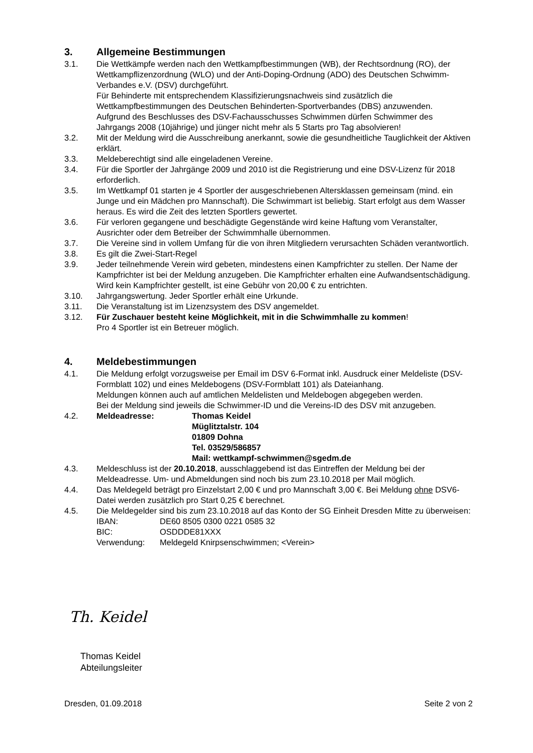3. Allgemeine Bestimmungen
3.1. Die Wettkämpfe werden nach den Wettkampfbestimmungen (WB), der Rechtsordnung (RO), der Wettkampflizenzordnung (WLO) und der Anti-Doping-Ordnung (ADO) des Deutschen Schwimm-Verbandes e.V. (DSV) durchgeführt.
Für Behinderte mit entsprechendem Klassifizierungsnachweis sind zusätzlich die Wettkampfbestimmungen des Deutschen Behinderten-Sportverbandes (DBS) anzuwenden.
Aufgrund des Beschlusses des DSV-Fachausschusses Schwimmen dürfen Schwimmer des Jahrgangs 2008 (10jährige) und jünger nicht mehr als 5 Starts pro Tag absolvieren!
3.2. Mit der Meldung wird die Ausschreibung anerkannt, sowie die gesundheitliche Tauglichkeit der Aktiven erklärt.
3.3. Meldeberechtigt sind alle eingeladenen Vereine.
3.4. Für die Sportler der Jahrgänge 2009 und 2010 ist die Registrierung und eine DSV-Lizenz für 2018 erforderlich.
3.5. Im Wettkampf 01 starten je 4 Sportler der ausgeschriebenen Altersklassen gemeinsam (mind. ein Junge und ein Mädchen pro Mannschaft). Die Schwimmart ist beliebig. Start erfolgt aus dem Wasser heraus. Es wird die Zeit des letzten Sportlers gewertet.
3.6. Für verloren gegangene und beschädigte Gegenstände wird keine Haftung vom Veranstalter, Ausrichter oder dem Betreiber der Schwimmhalle übernommen.
3.7. Die Vereine sind in vollem Umfang für die von ihren Mitgliedern verursachten Schäden verantwortlich.
3.8. Es gilt die Zwei-Start-Regel
3.9. Jeder teilnehmende Verein wird gebeten, mindestens einen Kampfrichter zu stellen. Der Name der Kampfrichter ist bei der Meldung anzugeben. Die Kampfrichter erhalten eine Aufwandsentschädigung.
Wird kein Kampfrichter gestellt, ist eine Gebühr von 20,00 € zu entrichten.
3.10. Jahrgangswertung. Jeder Sportler erhält eine Urkunde.
3.11. Die Veranstaltung ist im Lizenzsystem des DSV angemeldet.
3.12. Für Zuschauer besteht keine Möglichkeit, mit in die Schwimmhalle zu kommen!
Pro 4 Sportler ist ein Betreuer möglich.
4. Meldebestimmungen
4.1. Die Meldung erfolgt vorzugsweise per Email im DSV 6-Format inkl. Ausdruck einer Meldeliste (DSV-Formblatt 102) und eines Meldebogens (DSV-Formblatt 101) als Dateianhang.
Meldungen können auch auf amtlichen Meldelisten und Meldebogen abgegeben werden.
Bei der Meldung sind jeweils die Schwimmer-ID und die Vereins-ID des DSV mit anzugeben.
4.2. Meldeadresse: Thomas Keidel
Müglitztalstr. 104
01809 Dohna
Tel. 03529/586857
Mail: wettkampf-schwimmen@sgedm.de
4.3. Meldeschluss ist der 20.10.2018, ausschlaggebend ist das Eintreffen der Meldung bei der Meldeadresse. Um- und Abmeldungen sind noch bis zum 23.10.2018 per Mail möglich.
4.4. Das Meldegeld beträgt pro Einzelstart 2,00 € und pro Mannschaft 3,00 €. Bei Meldung ohne DSV6-Datei werden zusätzlich pro Start 0,25 € berechnet.
4.5. Die Meldegelder sind bis zum 23.10.2018 auf das Konto der SG Einheit Dresden Mitte zu überweisen:
IBAN: DE60 8505 0300 0221 0585 32
BIC: OSDDDE81XXX
Verwendung: Meldegeld Knirpsenschwimmen; <Verein>
Th. Keidel
Thomas Keidel
Abteilungsleiter
Dresden, 01.09.2018 Seite 2 von 2